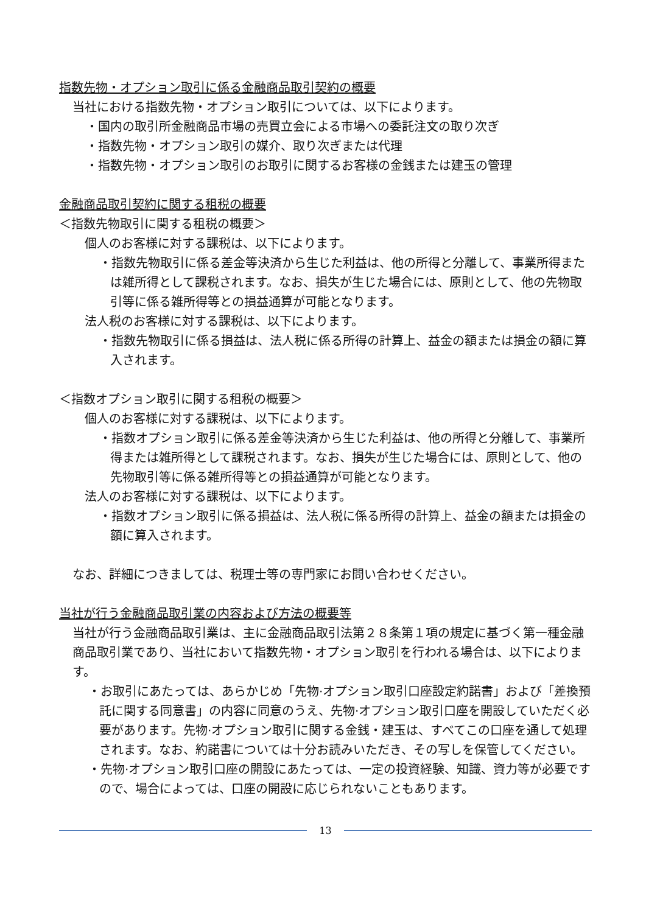指数先物・オプション取引に係る金融商品取引契約の概要
当社における指数先物・オプション取引については、以下によります。
・国内の取引所金融商品市場の売買立会による市場への委託注文の取り次ぎ
・指数先物・オプション取引の媒介、取り次ぎまたは代理
・指数先物・オプション取引のお取引に関するお客様の金銭または建玉の管理
金融商品取引契約に関する租税の概要
＜指数先物取引に関する租税の概要＞
個人のお客様に対する課税は、以下によります。
・指数先物取引に係る差金等決済から生じた利益は、他の所得と分離して、事業所得または雑所得として課税されます。なお、損失が生じた場合には、原則として、他の先物取引等に係る雑所得等との損益通算が可能となります。
法人税のお客様に対する課税は、以下によります。
・指数先物取引に係る損益は、法人税に係る所得の計算上、益金の額または損金の額に算入されます。
＜指数オプション取引に関する租税の概要＞
個人のお客様に対する課税は、以下によります。
・指数オプション取引に係る差金等決済から生じた利益は、他の所得と分離して、事業所得または雑所得として課税されます。なお、損失が生じた場合には、原則として、他の先物取引等に係る雑所得等との損益通算が可能となります。
法人のお客様に対する課税は、以下によります。
・指数オプション取引に係る損益は、法人税に係る所得の計算上、益金の額または損金の額に算入されます。
なお、詳細につきましては、税理士等の専門家にお問い合わせください。
当社が行う金融商品取引業の内容および方法の概要等
当社が行う金融商品取引業は、主に金融商品取引法第２８条第１項の規定に基づく第一種金融商品取引業であり、当社において指数先物・オプション取引を行われる場合は、以下によります。
・お取引にあたっては、あらかじめ「先物·オプション取引口座設定約諾書」および「差換預託に関する同意書」の内容に同意のうえ、先物·オプション取引口座を開設していただく必要があります。先物·オプション取引に関する金銭・建玉は、すべてこの口座を通して処理されます。なお、約諾書については十分お読みいただき、その写しを保管してください。
・先物·オプション取引口座の開設にあたっては、一定の投資経験、知識、資力等が必要ですので、場合によっては、口座の開設に応じられないこともあります。
13